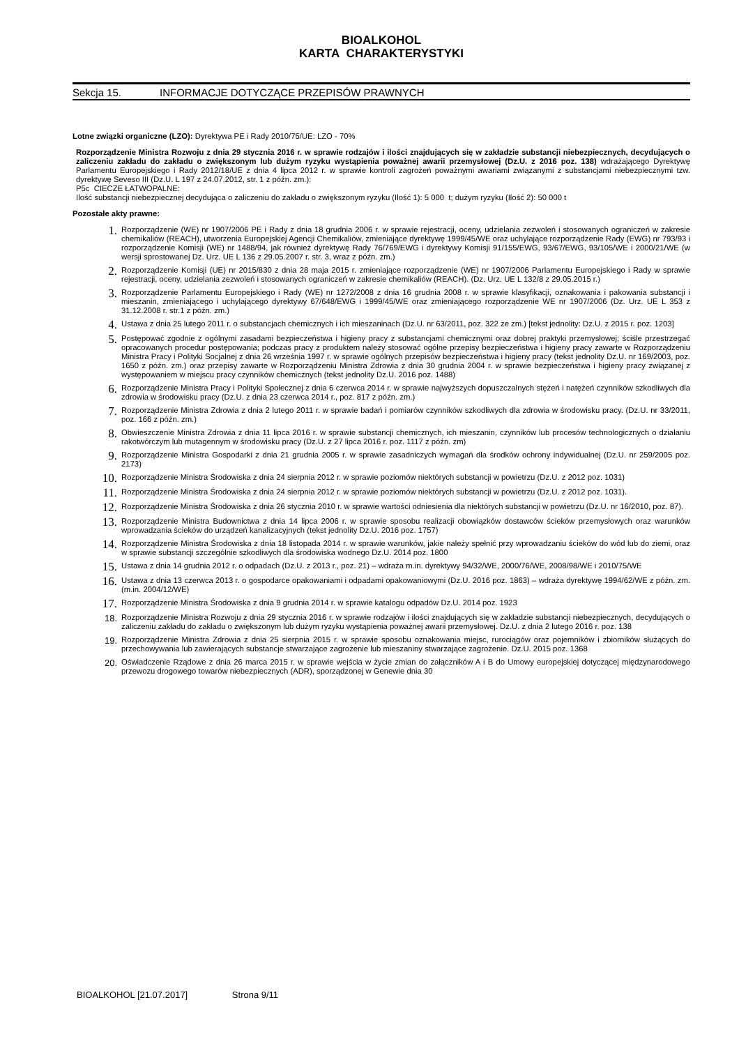BIOALKOHOL
KARTA CHARAKTERYSTYKI
Sekcja 15. INFORMACJE DOTYCZĄCE PRZEPISÓW PRAWNYCH
Lotne związki organiczne (LZO): Dyrektywa PE i Rady 2010/75/UE: LZO - 70%
Rozporządzenie Ministra Rozwoju z dnia 29 stycznia 2016 r. w sprawie rodzajów i ilości znajdujących się w zakładzie substancji niebezpiecznych, decydujących o zaliczeniu zakładu do zakładu o zwiększonym lub dużym ryzyku wystąpienia poważnej awarii przemysłowej (Dz.U. z 2016 poz. 138) wdrażającego Dyrektywę Parlamentu Europejskiego i Rady 2012/18/UE z dnia 4 lipca 2012 r. w sprawie kontroli zagrożeń poważnymi awariami związanymi z substancjami niebezpiecznymi tzw. dyrektywę Seveso III (Dz.U. L 197 z 24.07.2012, str. 1 z późn. zm.):
P5c CIECZE ŁATWOPALNE:
Ilość substancji niebezpiecznej decydująca o zaliczeniu do zakładu o zwiększonym ryzyku (Ilość 1): 5 000 t; dużym ryzyku (Ilość 2): 50 000 t
Pozostałe akty prawne:
1. Rozporządzenie (WE) nr 1907/2006 PE i Rady z dnia 18 grudnia 2006 r. w sprawie rejestracji, oceny, udzielania zezwoleń i stosowanych ograniczeń w zakresie chemikaliów (REACH), utworzenia Europejskiej Agencji Chemikaliów, zmieniające dyrektywę 1999/45/WE oraz uchylające rozporządzenie Rady (EWG) nr 793/93 i rozporządzenie Komisji (WE) nr 1488/94, jak również dyrektywę Rady 76/769/EWG i dyrektywy Komisji 91/155/EWG, 93/67/EWG, 93/105/WE i 2000/21/WE (w wersji sprostowanej Dz. Urz. UE L 136 z 29.05.2007 r. str. 3, wraz z późn. zm.)
2. Rozporządzenie Komisji (UE) nr 2015/830 z dnia 28 maja 2015 r. zmieniające rozporządzenie (WE) nr 1907/2006 Parlamentu Europejskiego i Rady w sprawie rejestracji, oceny, udzielania zezwoleń i stosowanych ograniczeń w zakresie chemikaliów (REACH). (Dz. Urz. UE L 132/8 z 29.05.2015 r.)
3. Rozporządzenie Parlamentu Europejskiego i Rady (WE) nr 1272/2008 z dnia 16 grudnia 2008 r. w sprawie klasyfikacji, oznakowania i pakowania substancji i mieszanin, zmieniającego i uchylającego dyrektywy 67/648/EWG i 1999/45/WE oraz zmieniającego rozporządzenie WE nr 1907/2006 (Dz. Urz. UE L 353 z 31.12.2008 r. str.1 z późn. zm.)
4. Ustawa z dnia 25 lutego 2011 r. o substancjach chemicznych i ich mieszaninach (Dz.U. nr 63/2011, poz. 322 ze zm.) [tekst jednolity: Dz.U. z 2015 r. poz. 1203]
5. Postępować zgodnie z ogólnymi zasadami bezpieczeństwa i higieny pracy z substancjami chemicznymi oraz dobrej praktyki przemysłowej; ściśle przestrzegać opracowanych procedur postępowania; podczas pracy z produktem należy stosować ogólne przepisy bezpieczeństwa i higieny pracy zawarte w Rozporządzeniu Ministra Pracy i Polityki Socjalnej z dnia 26 września 1997 r. w sprawie ogólnych przepisów bezpieczeństwa i higieny pracy (tekst jednolity Dz.U. nr 169/2003, poz. 1650 z późn. zm.) oraz przepisy zawarte w Rozporządzeniu Ministra Zdrowia z dnia 30 grudnia 2004 r. w sprawie bezpieczeństwa i higieny pracy związanej z występowaniem w miejscu pracy czynników chemicznych (tekst jednolity Dz.U. 2016 poz. 1488)
6. Rozporządzenie Ministra Pracy i Polityki Społecznej z dnia 6 czerwca 2014 r. w sprawie najwyższych dopuszczalnych stężeń i natężeń czynników szkodliwych dla zdrowia w środowisku pracy (Dz.U. z dnia 23 czerwca 2014 r., poz. 817 z późn. zm.)
7. Rozporządzenie Ministra Zdrowia z dnia 2 lutego 2011 r. w sprawie badań i pomiarów czynników szkodliwych dla zdrowia w środowisku pracy. (Dz.U. nr 33/2011, poz. 166 z późn. zm.)
8. Obwieszczenie Ministra Zdrowia z dnia 11 lipca 2016 r. w sprawie substancji chemicznych, ich mieszanin, czynników lub procesów technologicznych o działaniu rakotwórczym lub mutagennym w środowisku pracy (Dz.U. z 27 lipca 2016 r. poz. 1117 z późn. zm)
9. Rozporządzenie Ministra Gospodarki z dnia 21 grudnia 2005 r. w sprawie zasadniczych wymagań dla środków ochrony indywidualnej (Dz.U. nr 259/2005 poz. 2173)
10. Rozporządzenie Ministra Środowiska z dnia 24 sierpnia 2012 r. w sprawie poziomów niektórych substancji w powietrzu (Dz.U. z 2012 poz. 1031)
11. Rozporządzenie Ministra Środowiska z dnia 24 sierpnia 2012 r. w sprawie poziomów niektórych substancji w powietrzu (Dz.U. z 2012 poz. 1031).
12. Rozporządzenie Ministra Środowiska z dnia 26 stycznia 2010 r. w sprawie wartości odniesienia dla niektórych substancji w powietrzu (Dz.U. nr 16/2010, poz. 87).
13. Rozporządzenie Ministra Budownictwa z dnia 14 lipca 2006 r. w sprawie sposobu realizacji obowiązków dostawców ścieków przemysłowych oraz warunków wprowadzania ścieków do urządzeń kanalizacyjnych (tekst jednolity Dz.U. 2016 poz. 1757)
14. Rozporządzenie Ministra Środowiska z dnia 18 listopada 2014 r. w sprawie warunków, jakie należy spełnić przy wprowadzaniu ścieków do wód lub do ziemi, oraz w sprawie substancji szczególnie szkodliwych dla środowiska wodnego Dz.U. 2014 poz. 1800
15. Ustawa z dnia 14 grudnia 2012 r. o odpadach (Dz.U. z 2013 r., poz. 21) – wdraża m.in. dyrektywy 94/32/WE, 2000/76/WE, 2008/98/WE i 2010/75/WE
16. Ustawa z dnia 13 czerwca 2013 r. o gospodarce opakowaniami i odpadami opakowaniowymi (Dz.U. 2016 poz. 1863) – wdraża dyrektywę 1994/62/WE z późn. zm. (m.in. 2004/12/WE)
17. Rozporządzenie Ministra Środowiska z dnia 9 grudnia 2014 r. w sprawie katalogu odpadów Dz.U. 2014 poz. 1923
18. Rozporządzenie Ministra Rozwoju z dnia 29 stycznia 2016 r. w sprawie rodzajów i ilości znajdujących się w zakładzie substancji niebezpiecznych, decydujących o zaliczeniu zakładu do zakładu o zwiększonym lub dużym ryzyku wystąpienia poważnej awarii przemysłowej. Dz.U. z dnia 2 lutego 2016 r. poz. 138
19. Rozporządzenie Ministra Zdrowia z dnia 25 sierpnia 2015 r. w sprawie sposobu oznakowania miejsc, rurociągów oraz pojemników i zbiorników służących do przechowywania lub zawierających substancje stwarzające zagrożenie lub mieszaniny stwarzające zagrożenie. Dz.U. 2015 poz. 1368
20. Oświadczenie Rządowe z dnia 26 marca 2015 r. w sprawie wejścia w życie zmian do załączników A i B do Umowy europejskiej dotyczącej międzynarodowego przewozu drogowego towarów niebezpiecznych (ADR), sporządzonej w Genewie dnia 30
BIOALKOHOL [21.07.2017] Strona 9/11